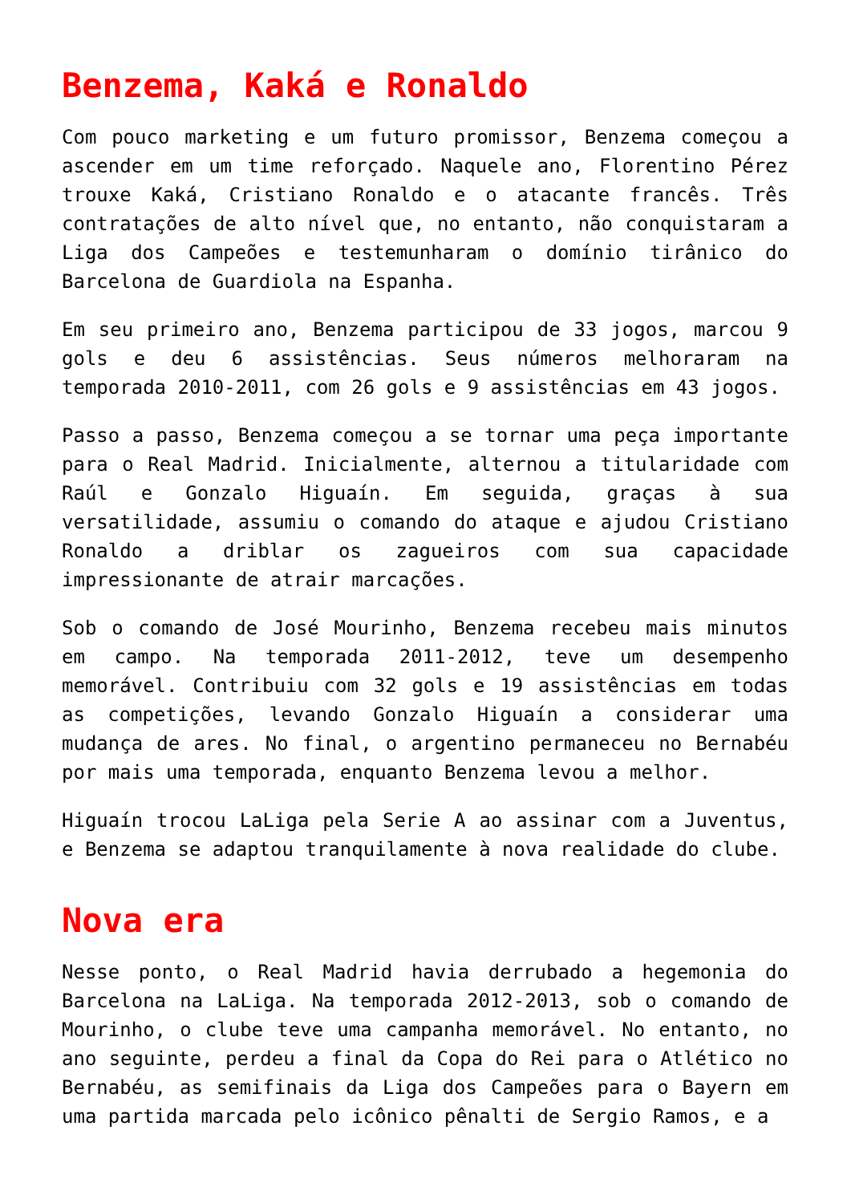Benzema, Kaká e Ronaldo
Com pouco marketing e um futuro promissor, Benzema começou a ascender em um time reforçado. Naquele ano, Florentino Pérez trouxe Kaká, Cristiano Ronaldo e o atacante francês. Três contratações de alto nível que, no entanto, não conquistaram a Liga dos Campeões e testemunharam o domínio tirânico do Barcelona de Guardiola na Espanha.
Em seu primeiro ano, Benzema participou de 33 jogos, marcou 9 gols e deu 6 assistências. Seus números melhoraram na temporada 2010-2011, com 26 gols e 9 assistências em 43 jogos.
Passo a passo, Benzema começou a se tornar uma peça importante para o Real Madrid. Inicialmente, alternou a titularidade com Raúl e Gonzalo Higuaín. Em seguida, graças à sua versatilidade, assumiu o comando do ataque e ajudou Cristiano Ronaldo a driblar os zagueiros com sua capacidade impressionante de atrair marcações.
Sob o comando de José Mourinho, Benzema recebeu mais minutos em campo. Na temporada 2011-2012, teve um desempenho memorável. Contribuiu com 32 gols e 19 assistências em todas as competições, levando Gonzalo Higuaín a considerar uma mudança de ares. No final, o argentino permaneceu no Bernabéu por mais uma temporada, enquanto Benzema levou a melhor.
Higuaín trocou LaLiga pela Serie A ao assinar com a Juventus, e Benzema se adaptou tranquilamente à nova realidade do clube.
Nova era
Nesse ponto, o Real Madrid havia derrubado a hegemonia do Barcelona na LaLiga. Na temporada 2012-2013, sob o comando de Mourinho, o clube teve uma campanha memorável. No entanto, no ano seguinte, perdeu a final da Copa do Rei para o Atlético no Bernabéu, as semifinais da Liga dos Campeões para o Bayern em uma partida marcada pelo icônico pênalti de Sergio Ramos, e a